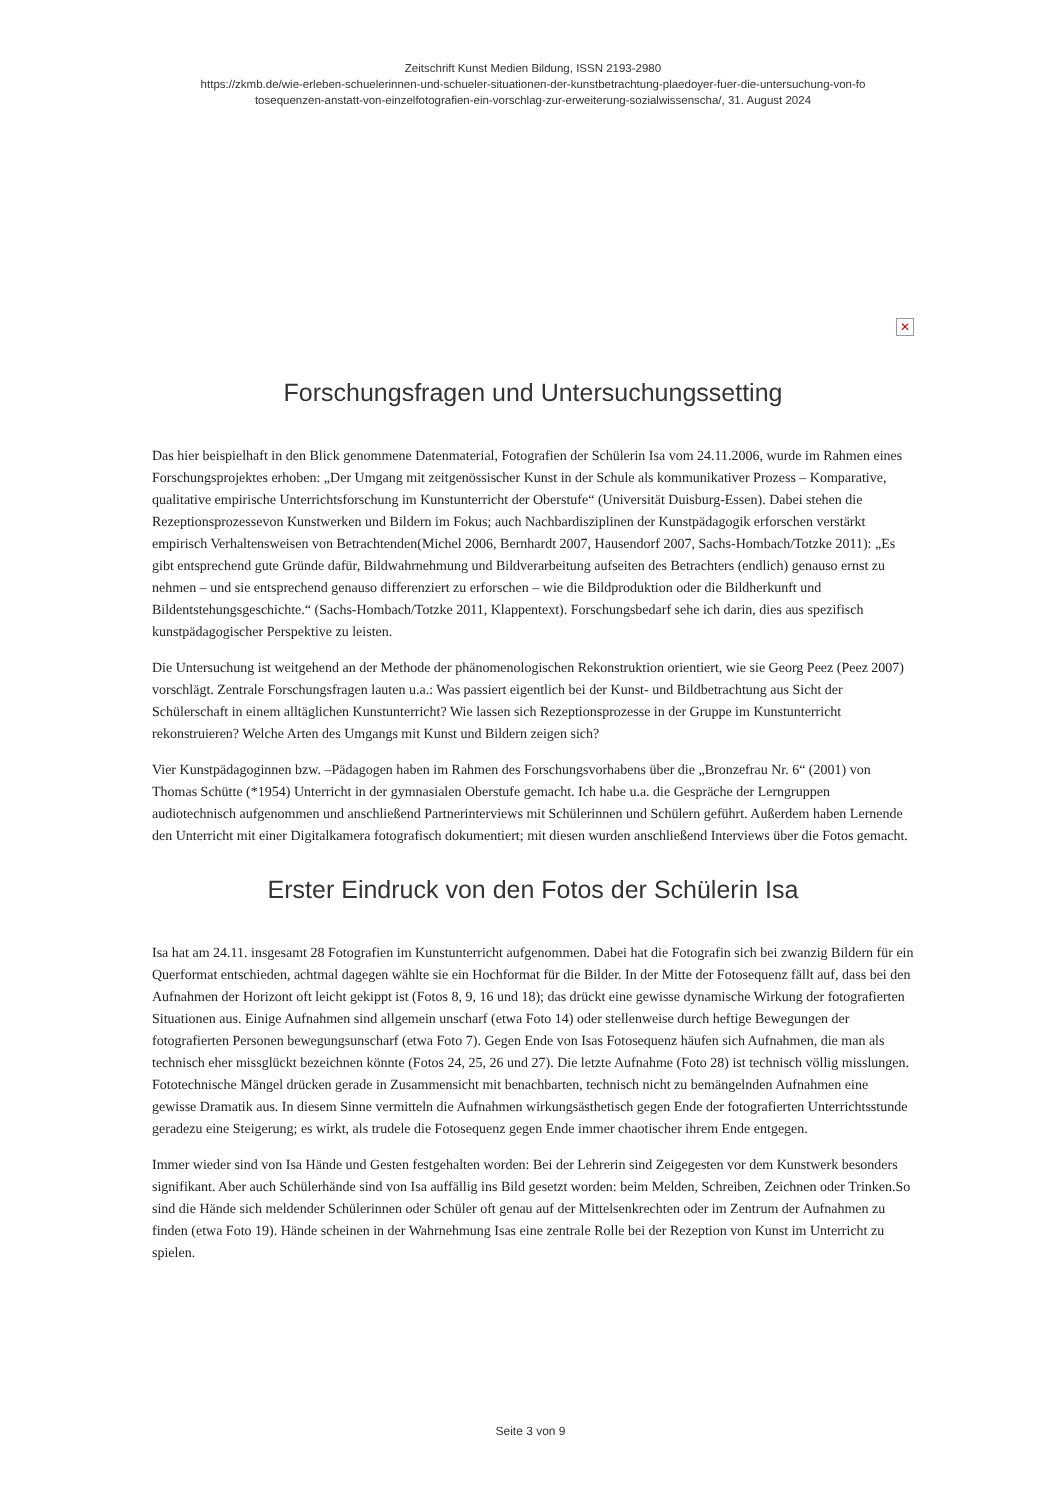Zeitschrift Kunst Medien Bildung, ISSN 2193-2980
https://zkmb.de/wie-erleben-schuelerinnen-und-schueler-situationen-der-kunstbetrachtung-plaedoyer-fuer-die-untersuchung-von-fo
tosequenzen-anstatt-von-einzelfotografien-ein-vorschlag-zur-erweiterung-sozialwissenscha/, 31. August 2024
✕
Forschungsfragen und Untersuchungssetting
Das hier beispielhaft in den Blick genommene Datenmaterial, Fotografien der Schülerin Isa vom 24.11.2006, wurde im Rahmen eines Forschungsprojektes erhoben: „Der Umgang mit zeitgenössischer Kunst in der Schule als kommunikativer Prozess – Komparative, qualitative empirische Unterrichtsforschung im Kunstunterricht der Oberstufe“ (Universität Duisburg-Essen). Dabei stehen die Rezeptionsprozessevon Kunstwerken und Bildern im Fokus; auch Nachbardisziplinen der Kunstpädagogik erforschen verstärkt empirisch Verhaltensweisen von Betrachtenden(Michel 2006, Bernhardt 2007, Hausendorf 2007, Sachs-Hombach/Totzke 2011): „Es gibt entsprechend gute Gründe dafür, Bildwahrnehmung und Bildverarbeitung aufseiten des Betrachters (endlich) genauso ernst zu nehmen – und sie entsprechend genauso differenziert zu erforschen – wie die Bildproduktion oder die Bildherkunft und Bildentstehungsgeschichte.“ (Sachs-Hombach/Totzke 2011, Klappentext). Forschungsbedarf sehe ich darin, dies aus spezifisch kunstpädagogischer Perspektive zu leisten.
Die Untersuchung ist weitgehend an der Methode der phänomenologischen Rekonstruktion orientiert, wie sie Georg Peez (Peez 2007) vorschlägt. Zentrale Forschungsfragen lauten u.a.: Was passiert eigentlich bei der Kunst- und Bildbetrachtung aus Sicht der Schülerschaft in einem alltäglichen Kunstunterricht? Wie lassen sich Rezeptionsprozesse in der Gruppe im Kunstunterricht rekonstruieren? Welche Arten des Umgangs mit Kunst und Bildern zeigen sich?
Vier Kunstpädagoginnen bzw. –Pädagogen haben im Rahmen des Forschungsvorhabens über die „Bronzefrau Nr. 6“ (2001) von Thomas Schütte (*1954) Unterricht in der gymnasialen Oberstufe gemacht. Ich habe u.a. die Gespräche der Lerngruppen audiotechnisch aufgenommen und anschließend Partnerinterviews mit Schülerinnen und Schülern geführt. Außerdem haben Lernende den Unterricht mit einer Digitalkamera fotografisch dokumentiert; mit diesen wurden anschließend Interviews über die Fotos gemacht.
Erster Eindruck von den Fotos der Schülerin Isa
Isa hat am 24.11. insgesamt 28 Fotografien im Kunstunterricht aufgenommen. Dabei hat die Fotografin sich bei zwanzig Bildern für ein Querformat entschieden, achtmal dagegen wählte sie ein Hochformat für die Bilder. In der Mitte der Fotosequenz fällt auf, dass bei den Aufnahmen der Horizont oft leicht gekippt ist (Fotos 8, 9, 16 und 18); das drückt eine gewisse dynamische Wirkung der fotografierten Situationen aus. Einige Aufnahmen sind allgemein unscharf (etwa Foto 14) oder stellenweise durch heftige Bewegungen der fotografierten Personen bewegungsunscharf (etwa Foto 7). Gegen Ende von Isas Fotosequenz häufen sich Aufnahmen, die man als technisch eher missglückt bezeichnen könnte (Fotos 24, 25, 26 und 27). Die letzte Aufnahme (Foto 28) ist technisch völlig misslungen. Fototechnische Mängel drücken gerade in Zusammensicht mit benachbarten, technisch nicht zu bemängelnden Aufnahmen eine gewisse Dramatik aus. In diesem Sinne vermitteln die Aufnahmen wirkungsästhetisch gegen Ende der fotografierten Unterrichtsstunde geradezu eine Steigerung; es wirkt, als trudele die Fotosequenz gegen Ende immer chaotischer ihrem Ende entgegen.
Immer wieder sind von Isa Hände und Gesten festgehalten worden: Bei der Lehrerin sind Zeigegesten vor dem Kunstwerk besonders signifikant. Aber auch Schülerhände sind von Isa auffällig ins Bild gesetzt worden: beim Melden, Schreiben, Zeichnen oder Trinken.So sind die Hände sich meldender Schülerinnen oder Schüler oft genau auf der Mittelsenkrechten oder im Zentrum der Aufnahmen zu finden (etwa Foto 19). Hände scheinen in der Wahrnehmung Isas eine zentrale Rolle bei der Rezeption von Kunst im Unterricht zu spielen.
Seite 3 von 9